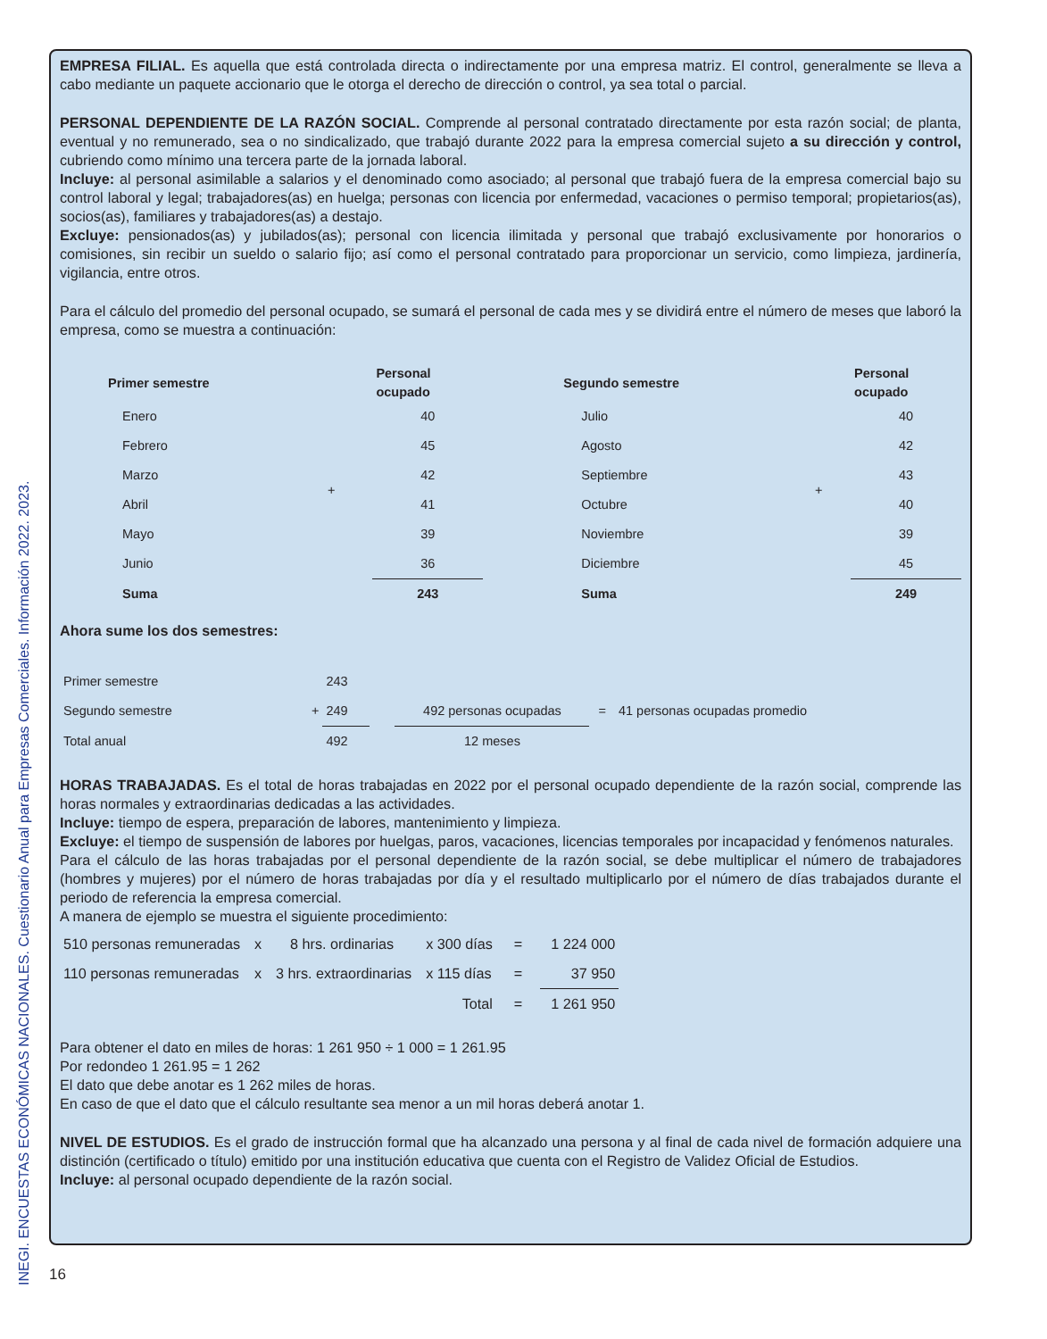INEGI. ENCUESTAS ECONÓMICAS NACIONALES. Cuestionario Anual para Empresas Comerciales. Información 2022. 2023.
EMPRESA FILIAL. Es aquella que está controlada directa o indirectamente por una empresa matriz. El control, generalmente se lleva a cabo mediante un paquete accionario que le otorga el derecho de dirección o control, ya sea total o parcial.
PERSONAL DEPENDIENTE DE LA RAZÓN SOCIAL. Comprende al personal contratado directamente por esta razón social; de planta, eventual y no remunerado, sea o no sindicalizado, que trabajó durante 2022 para la empresa comercial sujeto a su dirección y control, cubriendo como mínimo una tercera parte de la jornada laboral.
Incluye: al personal asimilable a salarios y el denominado como asociado; al personal que trabajó fuera de la empresa comercial bajo su control laboral y legal; trabajadores(as) en huelga; personas con licencia por enfermedad, vacaciones o permiso temporal; propietarios(as), socios(as), familiares y trabajadores(as) a destajo.
Excluye: pensionados(as) y jubilados(as); personal con licencia ilimitada y personal que trabajó exclusivamente por honorarios o comisiones, sin recibir un sueldo o salario fijo; así como el personal contratado para proporcionar un servicio, como limpieza, jardinería, vigilancia, entre otros.
Para el cálculo del promedio del personal ocupado, se sumará el personal de cada mes y se dividirá entre el número de meses que laboró la empresa, como se muestra a continuación:
| Primer semestre | | Personal ocupado | Segundo semestre | | Personal ocupado |
| --- | --- | --- | --- | --- | --- |
| Enero | | 40 | Julio | | 40 |
| Febrero | | 45 | Agosto | | 42 |
| Marzo | + | 42 | Septiembre | + | 43 |
| Abril | | 41 | Octubre | | 40 |
| Mayo | | 39 | Noviembre | | 39 |
| Junio | | 36 | Diciembre | | 45 |
| Suma | | 243 | Suma | | 249 |
Ahora sume los dos semestres:
| Primer semestre | | 243 | | | | |
| Segundo semestre | + | 249 | | 492 personas ocupadas | = | 41 personas ocupadas promedio |
| Total anual | | 492 | | 12 meses | | |
HORAS TRABAJADAS. Es el total de horas trabajadas en 2022 por el personal ocupado dependiente de la razón social, comprende las horas normales y extraordinarias dedicadas a las actividades.
Incluye: tiempo de espera, preparación de labores, mantenimiento y limpieza.
Excluye: el tiempo de suspensión de labores por huelgas, paros, vacaciones, licencias temporales por incapacidad y fenómenos naturales.
Para el cálculo de las horas trabajadas por el personal dependiente de la razón social, se debe multiplicar el número de trabajadores (hombres y mujeres) por el número de horas trabajadas por día y el resultado multiplicarlo por el número de días trabajados durante el periodo de referencia la empresa comercial.
A manera de ejemplo se muestra el siguiente procedimiento:
| 510 personas remuneradas | x | 8 hrs. ordinarias | x 300 días | = | 1 224 000 |
| 110 personas remuneradas | x | 3 hrs. extraordinarias | x 115 días | = | 37 950 |
| | | | Total | = | 1 261 950 |
Para obtener el dato en miles de horas: 1 261 950 ÷ 1 000 = 1 261.95
Por redondeo 1 261.95 = 1 262
El dato que debe anotar es 1 262 miles de horas.
En caso de que el dato que el cálculo resultante sea menor a un mil horas deberá anotar 1.
NIVEL DE ESTUDIOS. Es el grado de instrucción formal que ha alcanzado una persona y al final de cada nivel de formación adquiere una distinción (certificado o título) emitido por una institución educativa que cuenta con el Registro de Validez Oficial de Estudios.
Incluye: al personal ocupado dependiente de la razón social.
16